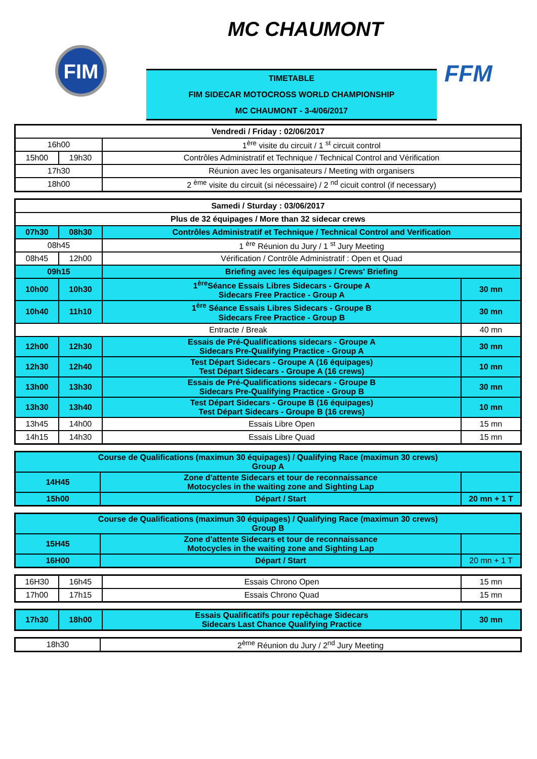FIM
MC CHAUMONT
FFM
TIMETABLE
FIM SIDECAR MOTOCROSS WORLD CHAMPIONSHIP
MC CHAUMONT - 3-4/06/2017
| Vendredi / Friday : 02/06/2017 | | |
| 16h00 | | 1<sup>ère</sup> visite du circuit / 1 <sup>st</sup> circuit control |
| 15h00 | 19h30 | Contrôles Administratif et Technique / Technical Control and Vérification |
| 17h30 | | Réunion avec les organisateurs / Meeting with organisers |
| 18h00 | | 2 <sup>ème</sup> visite du circuit (si nécessaire) / 2 <sup>nd</sup> cicuit control (if necessary) |
| Samedi / Sturday : 03/06/2017 | | | |
| Plus de 32 équipages / More than 32 sidecar crews | | | |
| 07h30 | 08h30 | Contrôles Administratif et Technique / Technical Control and Verification | |
| 08h45 | | 1 <sup>ère</sup> Réunion du Jury / 1 <sup>st</sup> Jury Meeting | |
| 08h45 | 12h00 | Vérification / Contrôle Administratif : Open et Quad | |
| 09h15 | | Briefing avec les équipages / Crews' Briefing | |
| 10h00 | 10h30 | 1<sup>ère</sup>Séance Essais Libres Sidecars - Groupe A Sidecars Free Practice - Group A | 30 mn |
| 10h40 | 11h10 | 1<sup>ère</sup> Séance Essais Libres Sidecars - Groupe B Sidecars Free Practice - Group B | 30 mn |
| Entracte / Break | | | 40 mn |
| 12h00 | 12h30 | Essais de Pré-Qualifications sidecars - Groupe A Sidecars Pre-Qualifying Practice - Group A | 30 mn |
| 12h30 | 12h40 | Test Départ Sidecars - Groupe A (16 équipages) Test Départ Sidecars - Groupe A (16 crews) | 10 mn |
| 13h00 | 13h30 | Essais de Pré-Qualifications sidecars - Groupe B Sidecars Pre-Qualifying Practice - Group B | 30 mn |
| 13h30 | 13h40 | Test Départ Sidecars - Groupe B (16 équipages) Test Départ Sidecars - Groupe B (16 crews) | 10 mn |
| 13h45 | 14h00 | Essais Libre Open | 15 mn |
| 14h15 | 14h30 | Essais Libre Quad | 15 mn |
| Course de Qualifications (maximun 30 équipages) / Qualifying Race (maximun 30 crews) Group A | | |
| 14H45 | Zone d'attente Sidecars et tour de reconnaissance Motocycles in the waiting zone and Sighting Lap | |
| 15h00 | Départ / Start | 20 mn + 1 T |
| Course de Qualifications (maximun 30 équipages) / Qualifying Race (maximun 30 crews) Group B | | |
| 15H45 | Zone d'attente Sidecars et tour de reconnaissance Motocycles in the waiting zone and Sighting Lap | |
| 16H00 | Départ / Start | 20 mn + 1 T |
| 16H30 | 16h45 | Essais Chrono Open | 15 mn |
| 17h00 | 17h15 | Essais Chrono Quad | 15 mn |
| 17h30 | 18h00 | Essais Qualificatifs pour repêchage Sidecars Sidecars Last Chance Qualifying Practice | 30 mn |
| 18h30 | 2<sup>ème</sup> Réunion du Jury / 2<sup>nd</sup> Jury Meeting |